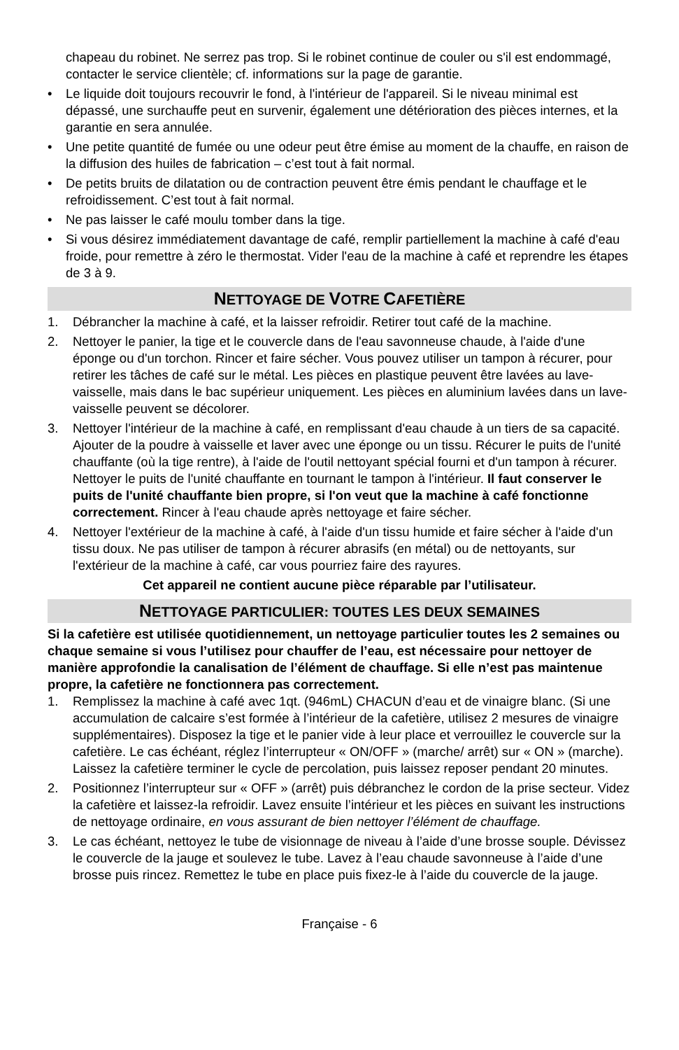chapeau du robinet. Ne serrez pas trop. Si le robinet continue de couler ou s'il est endommagé, contacter le service clientèle; cf. informations sur la page de garantie.
• Le liquide doit toujours recouvrir le fond, à l'intérieur de l'appareil. Si le niveau minimal est dépassé, une surchauffe peut en survenir, également une détérioration des pièces internes, et la garantie en sera annulée.
• Une petite quantité de fumée ou une odeur peut être émise au moment de la chauffe, en raison de la diffusion des huiles de fabrication – c’est tout à fait normal.
• De petits bruits de dilatation ou de contraction peuvent être émis pendant le chauffage et le refroidissement. C’est tout à fait normal.
• Ne pas laisser le café moulu tomber dans la tige.
• Si vous désirez immédiatement davantage de café, remplir partiellement la machine à café d'eau froide, pour remettre à zéro le thermostat. Vider l'eau de la machine à café et reprendre les étapes de 3 à 9.
NETTOYAGE DE VOTRE CAFETIÈRE
1. Débrancher la machine à café, et la laisser refroidir. Retirer tout café de la machine.
2. Nettoyer le panier, la tige et le couvercle dans de l'eau savonneuse chaude, à l'aide d'une éponge ou d'un torchon. Rincer et faire sécher. Vous pouvez utiliser un tampon à récurer, pour retirer les tâches de café sur le métal. Les pièces en plastique peuvent être lavées au lave-vaisselle, mais dans le bac supérieur uniquement. Les pièces en aluminium lavées dans un lave-vaisselle peuvent se décolorer.
3. Nettoyer l'intérieur de la machine à café, en remplissant d'eau chaude à un tiers de sa capacité. Ajouter de la poudre à vaisselle et laver avec une éponge ou un tissu. Récurer le puits de l'unité chauffante (où la tige rentre), à l'aide de l'outil nettoyant spécial fourni et d'un tampon à récurer. Nettoyer le puits de l'unité chauffante en tournant le tampon à l'intérieur. Il faut conserver le puits de l'unité chauffante bien propre, si l'on veut que la machine à café fonctionne correctement. Rincer à l'eau chaude après nettoyage et faire sécher.
4. Nettoyer l'extérieur de la machine à café, à l'aide d'un tissu humide et faire sécher à l'aide d'un tissu doux. Ne pas utiliser de tampon à récurer abrasifs (en métal) ou de nettoyants, sur l'extérieur de la machine à café, car vous pourriez faire des rayures.
Cet appareil ne contient aucune pièce réparable par l’utilisateur.
NETTOYAGE PARTICULIER: TOUTES LES DEUX SEMAINES
Si la cafetière est utilisée quotidiennement, un nettoyage particulier toutes les 2 semaines ou chaque semaine si vous l’utilisez pour chauffer de l’eau, est nécessaire pour nettoyer de manière approfondie la canalisation de l’élément de chauffage. Si elle n’est pas maintenue propre, la cafetière ne fonctionnera pas correctement.
1. Remplissez la machine à café avec 1qt. (946mL) CHACUN d’eau et de vinaigre blanc. (Si une accumulation de calcaire s’est formée à l’intérieur de la cafetière, utilisez 2 mesures de vinaigre supplémentaires). Disposez la tige et le panier vide à leur place et verrouillez le couvercle sur la cafetière. Le cas échéant, réglez l’interrupteur « ON/OFF » (marche/ arrêt) sur « ON » (marche). Laissez la cafetière terminer le cycle de percolation, puis laissez reposer pendant 20 minutes.
2. Positionnez l’interrupteur sur « OFF » (arrêt) puis débranchez le cordon de la prise secteur. Videz la cafetière et laissez-la refroidir. Lavez ensuite l’intérieur et les pièces en suivant les instructions de nettoyage ordinaire, en vous assurant de bien nettoyer l’élément de chauffage.
3. Le cas échéant, nettoyez le tube de visionnage de niveau à l’aide d’une brosse souple. Dévissez le couvercle de la jauge et soulevez le tube. Lavez à l’eau chaude savonneuse à l’aide d’une brosse puis rincez. Remettez le tube en place puis fixez-le à l’aide du couvercle de la jauge.
Française - 6